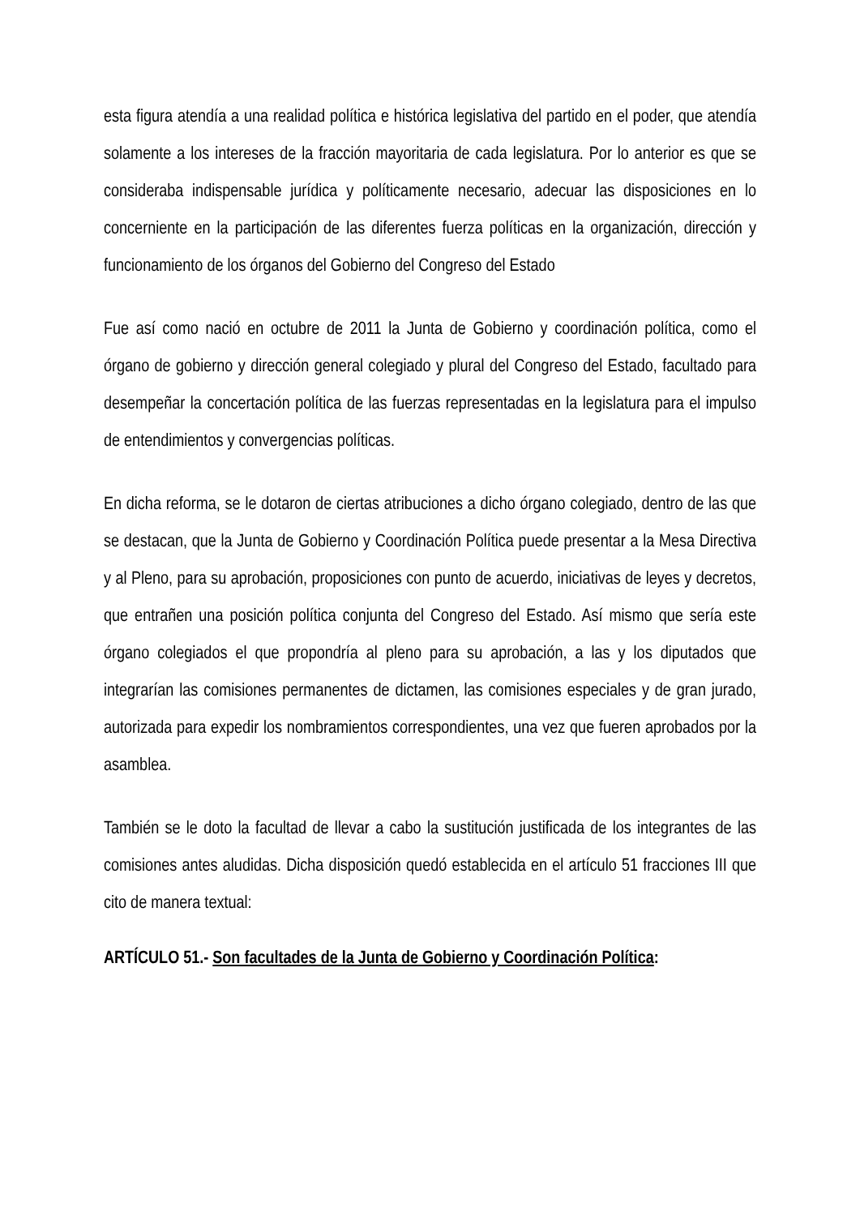esta figura atendía a una realidad política e histórica legislativa del partido en el poder, que atendía solamente a los intereses de la fracción mayoritaria de cada legislatura. Por lo anterior es que se consideraba indispensable jurídica y políticamente necesario, adecuar las disposiciones en lo concerniente en la participación de las diferentes fuerza políticas en la organización, dirección y funcionamiento de los órganos del Gobierno del Congreso del Estado
Fue así como nació en octubre de 2011 la Junta de Gobierno y coordinación política, como el órgano de gobierno y dirección general colegiado y plural del Congreso del Estado, facultado para desempeñar la concertación política de las fuerzas representadas en la legislatura para el impulso de entendimientos y convergencias políticas.
En dicha reforma, se le dotaron de ciertas atribuciones a dicho órgano colegiado, dentro de las que se destacan, que la Junta de Gobierno y Coordinación Política puede presentar a la Mesa Directiva y al Pleno, para su aprobación, proposiciones con punto de acuerdo, iniciativas de leyes y decretos, que entrañen una posición política conjunta del Congreso del Estado. Así mismo que sería este órgano colegiados el que propondría al pleno para su aprobación, a las y los diputados que integrarían las comisiones permanentes de dictamen, las comisiones especiales y de gran jurado, autorizada para expedir los nombramientos correspondientes, una vez que fueren aprobados por la asamblea.
También se le doto la facultad de llevar a cabo la sustitución justificada de los integrantes de las comisiones antes aludidas. Dicha disposición quedó establecida en el artículo 51 fracciones III que cito de manera textual:
ARTÍCULO 51.- Son facultades de la Junta de Gobierno y Coordinación Política: